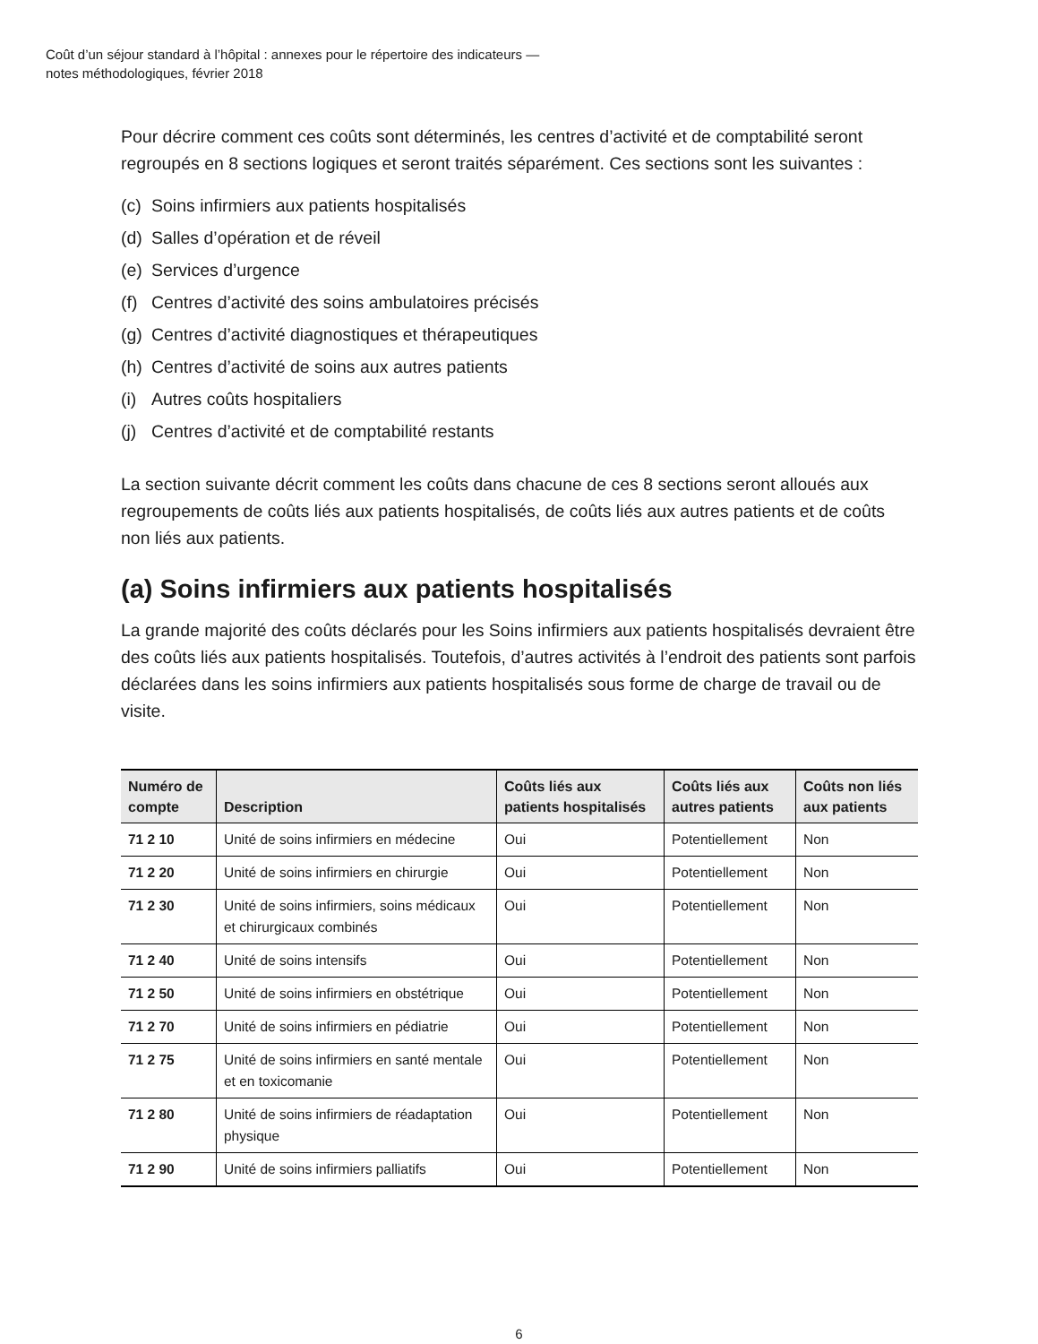Coût d’un séjour standard à l’hôpital : annexes pour le répertoire des indicateurs —
notes méthodologiques, février 2018
Pour décrire comment ces coûts sont déterminés, les centres d’activité et de comptabilité seront regroupés en 8 sections logiques et seront traités séparément. Ces sections sont les suivantes :
(c) Soins infirmiers aux patients hospitalisés
(d) Salles d’opération et de réveil
(e) Services d’urgence
(f) Centres d’activité des soins ambulatoires précisés
(g) Centres d’activité diagnostiques et thérapeutiques
(h) Centres d’activité de soins aux autres patients
(i) Autres coûts hospitaliers
(j) Centres d’activité et de comptabilité restants
La section suivante décrit comment les coûts dans chacune de ces 8 sections seront alloués aux regroupements de coûts liés aux patients hospitalisés, de coûts liés aux autres patients et de coûts non liés aux patients.
(a) Soins infirmiers aux patients hospitalisés
La grande majorité des coûts déclarés pour les Soins infirmiers aux patients hospitalisés devraient être des coûts liés aux patients hospitalisés. Toutefois, d’autres activités à l’endroit des patients sont parfois déclarées dans les soins infirmiers aux patients hospitalisés sous forme de charge de travail ou de visite.
| Numéro de compte | Description | Coûts liés aux patients hospitalisés | Coûts liés aux autres patients | Coûts non liés aux patients |
| --- | --- | --- | --- | --- |
| 71 2 10 | Unité de soins infirmiers en médecine | Oui | Potentiellement | Non |
| 71 2 20 | Unité de soins infirmiers en chirurgie | Oui | Potentiellement | Non |
| 71 2 30 | Unité de soins infirmiers, soins médicaux et chirurgicaux combinés | Oui | Potentiellement | Non |
| 71 2 40 | Unité de soins intensifs | Oui | Potentiellement | Non |
| 71 2 50 | Unité de soins infirmiers en obstétrique | Oui | Potentiellement | Non |
| 71 2 70 | Unité de soins infirmiers en pédiatrie | Oui | Potentiellement | Non |
| 71 2 75 | Unité de soins infirmiers en santé mentale et en toxicomanie | Oui | Potentiellement | Non |
| 71 2 80 | Unité de soins infirmiers de réadaptation physique | Oui | Potentiellement | Non |
| 71 2 90 | Unité de soins infirmiers palliatifs | Oui | Potentiellement | Non |
6